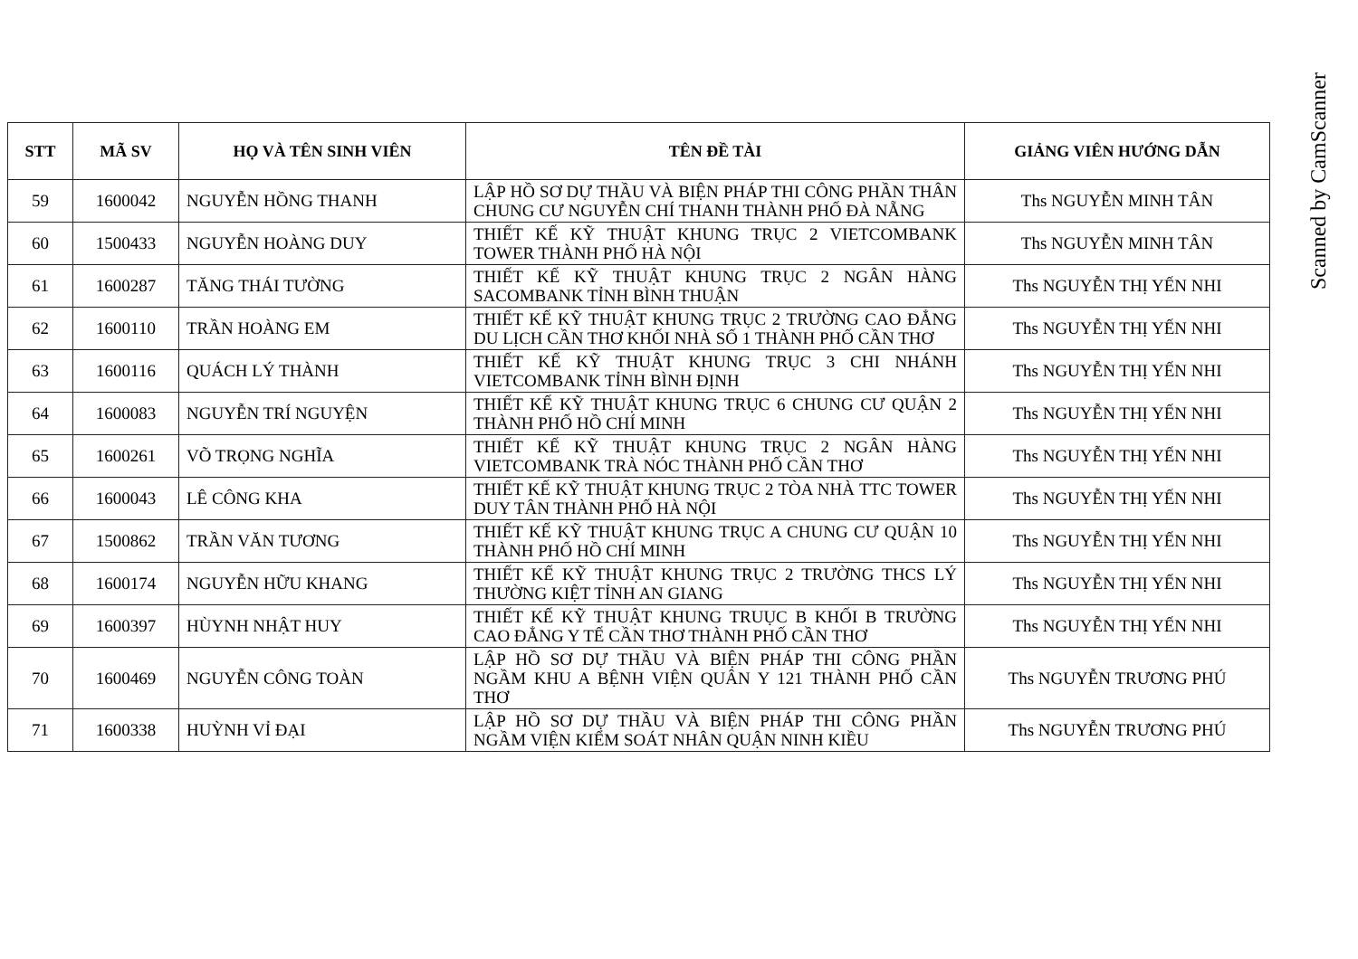| STT | MÃ SV | HỌ VÀ TÊN SINH VIÊN | TÊN ĐỀ TÀI | GIẢNG VIÊN HƯỚNG DẪN |
| --- | --- | --- | --- | --- |
| 59 | 1600042 | NGUYỄN HỒNG THANH | LẬP HỒ SƠ DỰ THẦU VÀ BIỆN PHÁP THI CÔNG PHẦN THÂN CHUNG CƯ NGUYỄN CHÍ THANH THÀNH PHỐ ĐÀ NẴNG | Ths NGUYỄN MINH TÂN |
| 60 | 1500433 | NGUYỄN HOÀNG DUY | THIẾT KẾ KỸ THUẬT KHUNG TRỤC 2 VIETCOMBANK TOWER THÀNH PHỐ HÀ NỘI | Ths NGUYỄN MINH TÂN |
| 61 | 1600287 | TĂNG THÁI TƯỜNG | THIẾT KẾ KỸ THUẬT KHUNG TRỤC 2 NGÂN HÀNG SACOMBANK TỈNH BÌNH THUẬN | Ths NGUYỄN THỊ YẾN NHI |
| 62 | 1600110 | TRẦN HOÀNG EM | THIẾT KẾ KỸ THUẬT KHUNG TRỤC 2 TRƯỜNG CAO ĐẲNG DU LỊCH CẦN THƠ KHỐI NHÀ SỐ 1 THÀNH PHỐ CẦN THƠ | Ths NGUYỄN THỊ YẾN NHI |
| 63 | 1600116 | QUÁCH LÝ THÀNH | THIẾT KẾ KỸ THUẬT KHUNG TRỤC 3 CHI NHÁNH VIETCOMBANK TỈNH BÌNH ĐỊNH | Ths NGUYỄN THỊ YẾN NHI |
| 64 | 1600083 | NGUYỄN TRÍ NGUYỆN | THIẾT KẾ KỸ THUẬT KHUNG TRỤC 6 CHUNG CƯ QUẬN 2 THÀNH PHỐ HỒ CHÍ MINH | Ths NGUYỄN THỊ YẾN NHI |
| 65 | 1600261 | VÕ TRỌNG NGHĨA | THIẾT KẾ KỸ THUẬT KHUNG TRỤC 2 NGÂN HÀNG VIETCOMBANK TRÀ NÓC THÀNH PHỐ CẦN THƠ | Ths NGUYỄN THỊ YẾN NHI |
| 66 | 1600043 | LÊ CÔNG KHA | THIẾT KẾ KỸ THUẬT KHUNG TRỤC 2 TÒA NHÀ TTC TOWER DUY TÂN THÀNH PHỐ HÀ NỘI | Ths NGUYỄN THỊ YẾN NHI |
| 67 | 1500862 | TRẦN VĂN TƯƠNG | THIẾT KẾ KỸ THUẬT KHUNG TRỤC A CHUNG CƯ QUẬN 10 THÀNH PHỐ HỒ CHÍ MINH | Ths NGUYỄN THỊ YẾN NHI |
| 68 | 1600174 | NGUYỄN HỮU KHANG | THIẾT KẾ KỸ THUẬT KHUNG TRỤC 2 TRƯỜNG THCS LÝ THƯỜNG KIỆT TỈNH AN GIANG | Ths NGUYỄN THỊ YẾN NHI |
| 69 | 1600397 | HÙYNH NHẬT HUY | THIẾT KẾ KỸ THUẬT KHUNG TRUỤC B KHỐI B TRƯỜNG CAO ĐẲNG Y TẾ CẦN THƠ THÀNH PHỐ CẦN THƠ | Ths NGUYỄN THỊ YẾN NHI |
| 70 | 1600469 | NGUYỄN CÔNG TOÀN | LẬP HỒ SƠ DỰ THẦU VÀ BIỆN PHÁP THI CÔNG PHẦN NGẦM KHU A BỆNH VIỆN QUÂN Y 121 THÀNH PHỐ CẦN THƠ | Ths NGUYỄN TRƯƠNG PHÚ |
| 71 | 1600338 | HUỲNH VỈ ĐẠI | LẬP HỒ SƠ DỰ THẦU VÀ BIỆN PHÁP THI CÔNG PHẦN NGẦM VIỆN KIỂM SOÁT NHÂN QUẬN NINH KIỀU | Ths NGUYỄN TRƯƠNG PHÚ |
Scanned by CamScanner